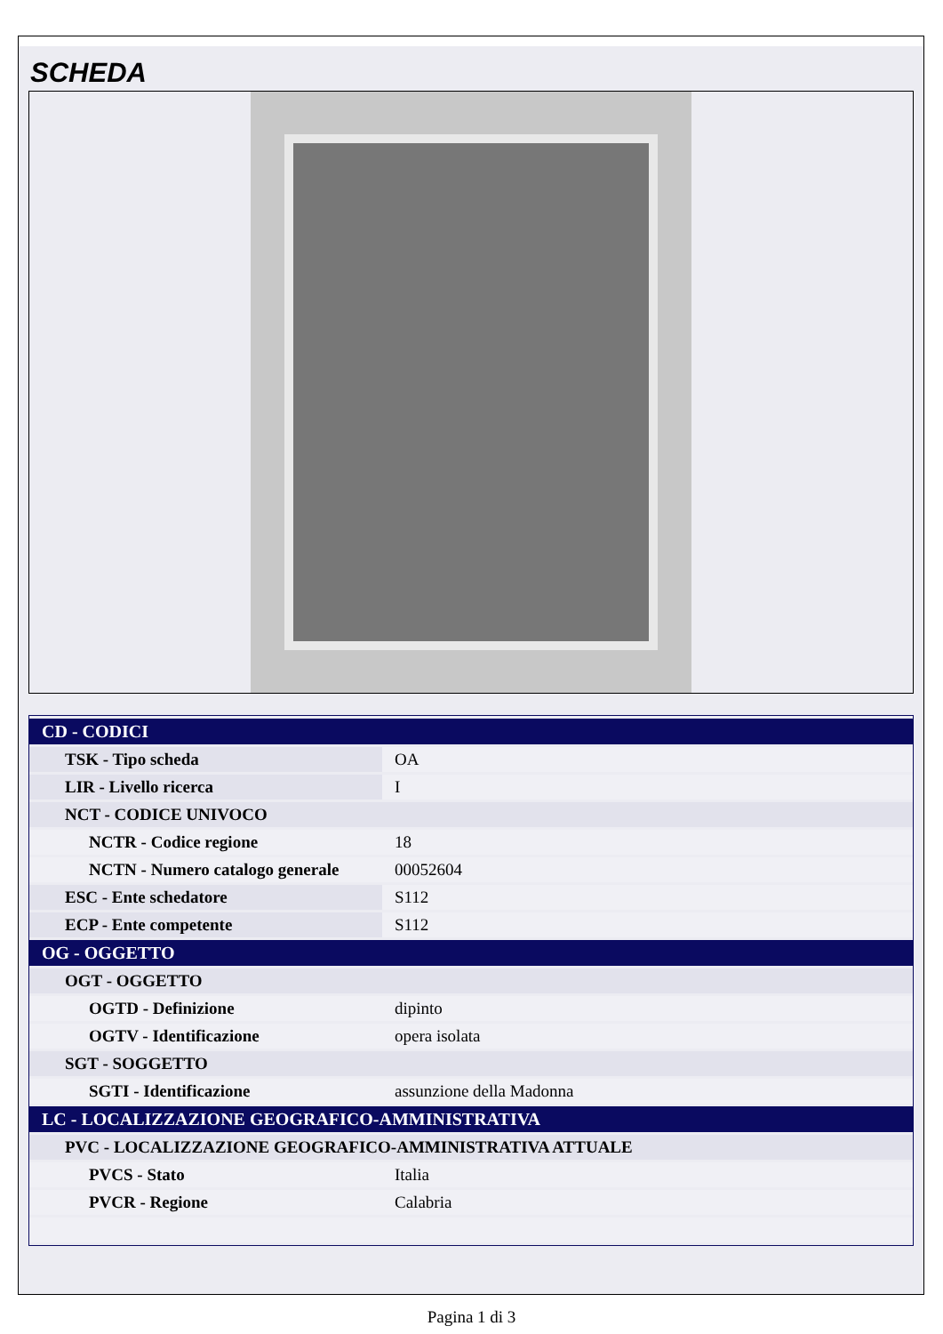SCHEDA
| CD - CODICI | |
| TSK - Tipo scheda | OA |
| LIR - Livello ricerca | I |
| NCT - CODICE UNIVOCO | |
| NCTR - Codice regione | 18 |
| NCTN - Numero catalogo generale | 00052604 |
| ESC - Ente schedatore | S112 |
| ECP - Ente competente | S112 |
| OG - OGGETTO | |
| OGT - OGGETTO | |
| OGTD - Definizione | dipinto |
| OGTV - Identificazione | opera isolata |
| SGT - SOGGETTO | |
| SGTI - Identificazione | assunzione della Madonna |
| LC - LOCALIZZAZIONE GEOGRAFICO-AMMINISTRATIVA | |
| PVC - LOCALIZZAZIONE GEOGRAFICO-AMMINISTRATIVA ATTUALE | |
| PVCS - Stato | Italia |
| PVCR - Regione | Calabria |
Pagina 1 di 3